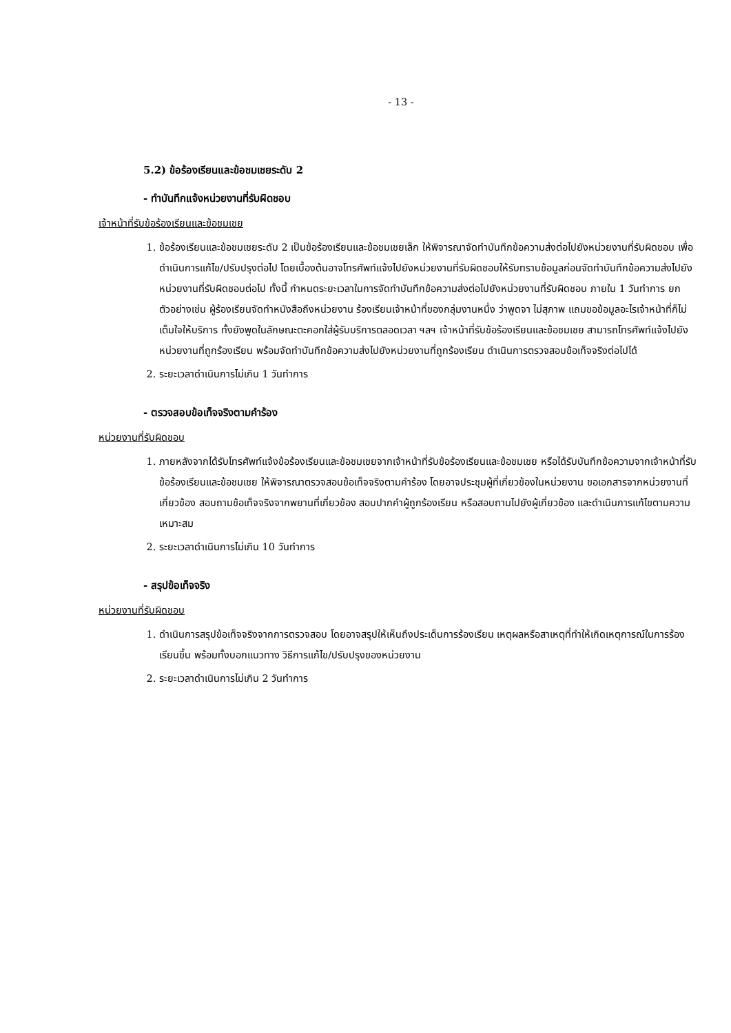- 13 -
5.2) ข้อร้องเรียนและข้อชมเชยระดับ 2
- ทำบันทึกแจ้งหน่วยงานที่รับผิดชอบ
เจ้าหน้าที่รับข้อร้องเรียนและข้อชมเชย
1. ข้อร้องเรียนและข้อชมเชยระดับ 2 เป็นข้อร้องเรียนและข้อชมเชยเล็ก ให้พิจารณาจัดทำบันทึกข้อความส่งต่อไปยังหน่วยงานที่รับผิดชอบ เพื่อดำเนินการแก้ไข/ปรับปรุงต่อไป โดยเบื้องต้นอาจโทรศัพท์แจ้งไปยังหน่วยงานที่รับผิดชอบให้รับทราบข้อมูลก่อนจัดทำบันทึกข้อความส่งไปยังหน่วยงานที่รับผิดชอบต่อไป ทั้งนี้ กำหนดระยะเวลาในการจัดทำบันทึกข้อความส่งต่อไปยังหน่วยงานที่รับผิดชอบ ภายใน 1 วันทำการ ยกตัวอย่างเช่น ผู้ร้องเรียนจัดทำหนังสือถึงหน่วยงาน ร้องเรียนเจ้าหน้าที่ของกลุ่มงานหนึ่ง ว่าพูดจา ไม่สุภาพ แถมขอข้อมูลอะไรเจ้าหน้าที่ก็ไม่เต็มใจให้บริการ ทั้งยังพูดในลักษณะตะคอกใส่ผู้รับบริการตลอดเวลา ฯลฯ เจ้าหน้าที่รับข้อร้องเรียนและข้อชมเชย สามารถโทรศัพท์แจ้งไปยังหน่วยงานที่ถูกร้องเรียน พร้อมจัดทำบันทึกข้อความส่งไปยังหน่วยงานที่ถูกร้องเรียน ดำเนินการตรวจสอบข้อเท็จจริงต่อไปได้
2. ระยะเวลาดำเนินการไม่เกิน 1 วันทำการ
- ตรวจสอบข้อเท็จจริงตามคำร้อง
หน่วยงานที่รับผิดชอบ
1. ภายหลังจากได้รับโทรศัพท์แจ้งข้อร้องเรียนและข้อชมเชยจากเจ้าหน้าที่รับข้อร้องเรียนและข้อชมเชย หรือได้รับบันทึกข้อความจากเจ้าหน้าที่รับข้อร้องเรียนและข้อชมเชย ให้พิจารณาตรวจสอบข้อเท็จจริงตามคำร้อง โดยอาจประชุมผู้ที่เกี่ยวข้องในหน่วยงาน ขอเอกสารจากหน่วยงานที่เกี่ยวข้อง สอบถามข้อเท็จจริงจากพยานที่เกี่ยวข้อง สอบปากคำผู้ถูกร้องเรียน หรือสอบถามไปยังผู้เกี่ยวข้อง และดำเนินการแก้ไขตามความเหมาะสม
2. ระยะเวลาดำเนินการไม่เกิน 10 วันทำการ
- สรุปข้อเท็จจริง
หน่วยงานที่รับผิดชอบ
1. ดำเนินการสรุปข้อเท็จจริงจากการตรวจสอบ โดยอาจสรุปให้เห็นถึงประเด็นการร้องเรียน เหตุผลหรือสาเหตุที่ทำให้เกิดเหตุการณ์ในการร้องเรียนขึ้น พร้อมทั้งบอกแนวทาง วิธีการแก้ไข/ปรับปรุงของหน่วยงาน
2. ระยะเวลาดำเนินการไม่เกิน 2 วันทำการ